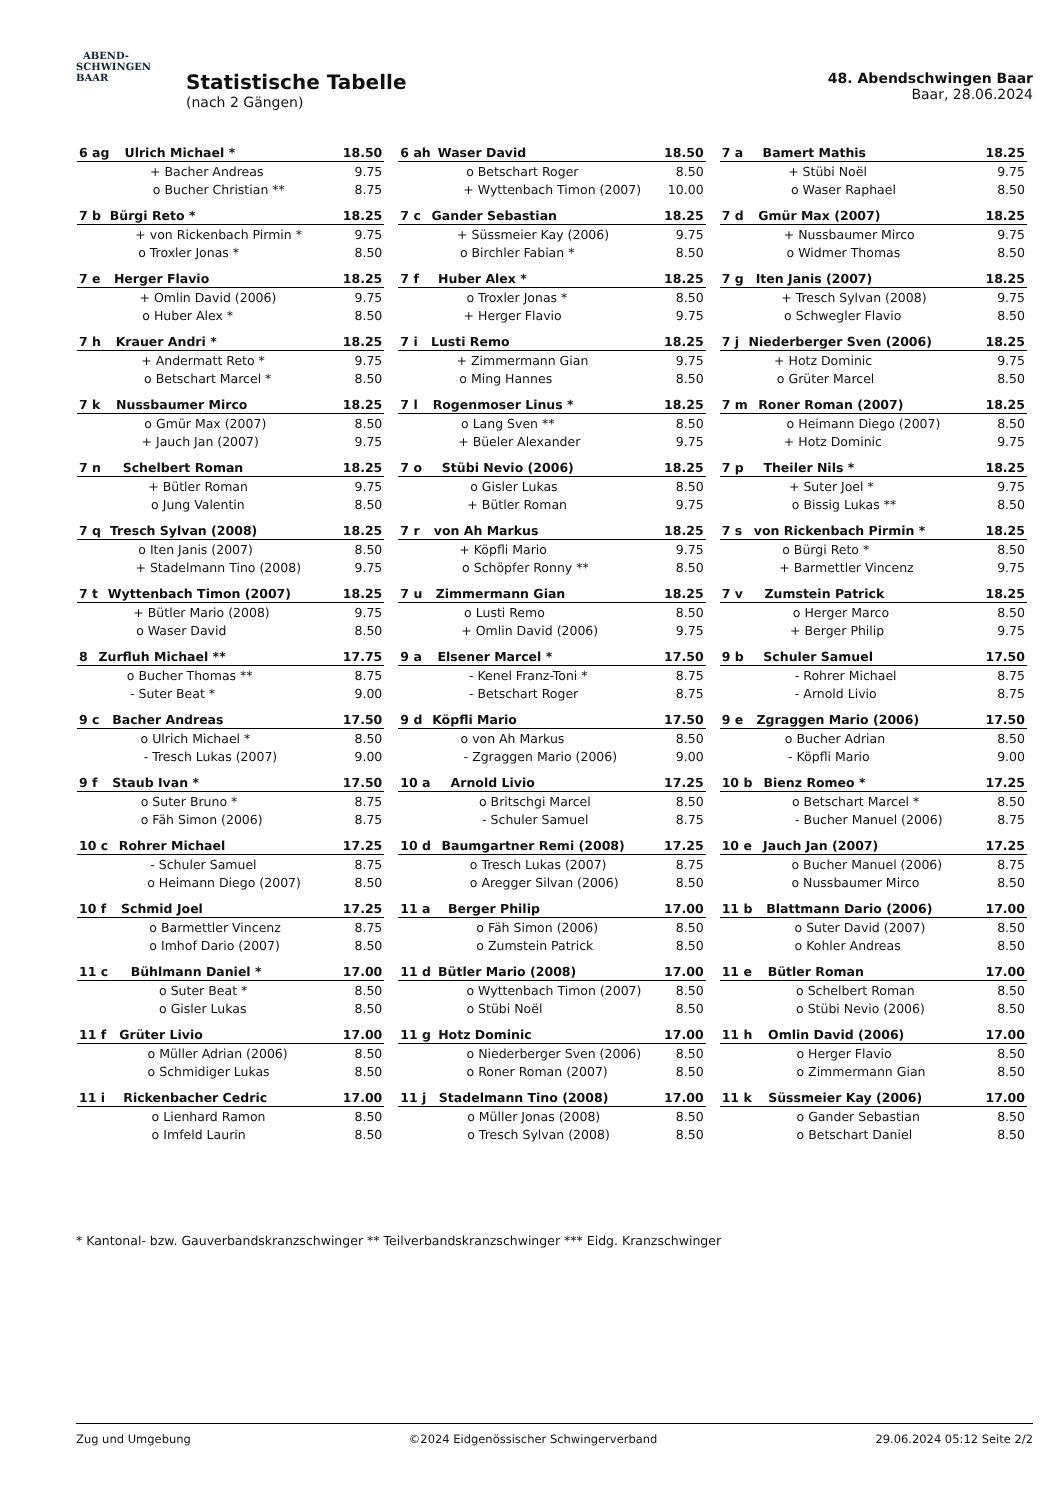ABEND-
SCHWINGEN
BAAR
Statistische Tabelle
(nach 2 Gängen)
48. Abendschwingen Baar
Baar, 28.06.2024
| 6 ag | Ulrich Michael * | | 18.50 |
| | + | Bacher Andreas | 9.75 |
| | o | Bucher Christian ** | 8.75 |
| 6 ah | Waser David | | 18.50 |
| | o | Betschart Roger | 8.50 |
| | + | Wyttenbach Timon (2007) | 10.00 |
| 7 a | Bamert Mathis | | 18.25 |
| | + | Stübi Noël | 9.75 |
| | o | Waser Raphael | 8.50 |
| 7 b | Bürgi Reto * | | 18.25 |
| | + | von Rickenbach Pirmin * | 9.75 |
| | o | Troxler Jonas * | 8.50 |
| 7 c | Gander Sebastian | | 18.25 |
| | + | Süssmeier Kay (2006) | 9.75 |
| | o | Birchler Fabian * | 8.50 |
| 7 d | Gmür Max (2007) | | 18.25 |
| | + | Nussbaumer Mirco | 9.75 |
| | o | Widmer Thomas | 8.50 |
| 7 e | Herger Flavio | | 18.25 |
| | + | Omlin David (2006) | 9.75 |
| | o | Huber Alex * | 8.50 |
| 7 f | Huber Alex * | | 18.25 |
| | o | Troxler Jonas * | 8.50 |
| | + | Herger Flavio | 9.75 |
| 7 g | Iten Janis (2007) | | 18.25 |
| | + | Tresch Sylvan (2008) | 9.75 |
| | o | Schwegler Flavio | 8.50 |
| 7 h | Krauer Andri * | | 18.25 |
| | + | Andermatt Reto * | 9.75 |
| | o | Betschart Marcel * | 8.50 |
| 7 i | Lusti Remo | | 18.25 |
| | + | Zimmermann Gian | 9.75 |
| | o | Ming Hannes | 8.50 |
| 7 j | Niederberger Sven (2006) | | 18.25 |
| | + | Hotz Dominic | 9.75 |
| | o | Grüter Marcel | 8.50 |
| 7 k | Nussbaumer Mirco | | 18.25 |
| | o | Gmür Max (2007) | 8.50 |
| | + | Jauch Jan (2007) | 9.75 |
| 7 l | Rogenmoser Linus * | | 18.25 |
| | o | Lang Sven ** | 8.50 |
| | + | Büeler Alexander | 9.75 |
| 7 m | Roner Roman (2007) | | 18.25 |
| | o | Heimann Diego (2007) | 8.50 |
| | + | Hotz Dominic | 9.75 |
| 7 n | Schelbert Roman | | 18.25 |
| | + | Bütler Roman | 9.75 |
| | o | Jung Valentin | 8.50 |
| 7 o | Stübi Nevio (2006) | | 18.25 |
| | o | Gisler Lukas | 8.50 |
| | + | Bütler Roman | 9.75 |
| 7 p | Theiler Nils * | | 18.25 |
| | + | Suter Joel * | 9.75 |
| | o | Bissig Lukas ** | 8.50 |
| 7 q | Tresch Sylvan (2008) | | 18.25 |
| | o | Iten Janis (2007) | 8.50 |
| | + | Stadelmann Tino (2008) | 9.75 |
| 7 r | von Ah Markus | | 18.25 |
| | + | Köpfli Mario | 9.75 |
| | o | Schöpfer Ronny ** | 8.50 |
| 7 s | von Rickenbach Pirmin * | | 18.25 |
| | o | Bürgi Reto * | 8.50 |
| | + | Barmettler Vincenz | 9.75 |
| 7 t | Wyttenbach Timon (2007) | | 18.25 |
| | + | Bütler Mario (2008) | 9.75 |
| | o | Waser David | 8.50 |
| 7 u | Zimmermann Gian | | 18.25 |
| | o | Lusti Remo | 8.50 |
| | + | Omlin David (2006) | 9.75 |
| 7 v | Zumstein Patrick | | 18.25 |
| | o | Herger Marco | 8.50 |
| | + | Berger Philip | 9.75 |
| 8 | Zurfluh Michael ** | | 17.75 |
| | o | Bucher Thomas ** | 8.75 |
| | - | Suter Beat * | 9.00 |
| 9 a | Elsener Marcel * | | 17.50 |
| | - | Kenel Franz-Toni * | 8.75 |
| | - | Betschart Roger | 8.75 |
| 9 b | Schuler Samuel | | 17.50 |
| | - | Rohrer Michael | 8.75 |
| | - | Arnold Livio | 8.75 |
| 9 c | Bacher Andreas | | 17.50 |
| | o | Ulrich Michael * | 8.50 |
| | - | Tresch Lukas (2007) | 9.00 |
| 9 d | Köpfli Mario | | 17.50 |
| | o | von Ah Markus | 8.50 |
| | - | Zgraggen Mario (2006) | 9.00 |
| 9 e | Zgraggen Mario (2006) | | 17.50 |
| | o | Bucher Adrian | 8.50 |
| | - | Köpfli Mario | 9.00 |
| 9 f | Staub Ivan * | | 17.50 |
| | o | Suter Bruno * | 8.75 |
| | o | Fäh Simon (2006) | 8.75 |
| 10 a | Arnold Livio | | 17.25 |
| | o | Britschgi Marcel | 8.50 |
| | - | Schuler Samuel | 8.75 |
| 10 b | Bienz Romeo * | | 17.25 |
| | o | Betschart Marcel * | 8.50 |
| | - | Bucher Manuel (2006) | 8.75 |
| 10 c | Rohrer Michael | | 17.25 |
| | - | Schuler Samuel | 8.75 |
| | o | Heimann Diego (2007) | 8.50 |
| 10 d | Baumgartner Remi (2008) | | 17.25 |
| | o | Tresch Lukas (2007) | 8.75 |
| | o | Aregger Silvan (2006) | 8.50 |
| 10 e | Jauch Jan (2007) | | 17.25 |
| | o | Bucher Manuel (2006) | 8.75 |
| | o | Nussbaumer Mirco | 8.50 |
| 10 f | Schmid Joel | | 17.25 |
| | o | Barmettler Vincenz | 8.75 |
| | o | Imhof Dario (2007) | 8.50 |
| 11 a | Berger Philip | | 17.00 |
| | o | Fäh Simon (2006) | 8.50 |
| | o | Zumstein Patrick | 8.50 |
| 11 b | Blattmann Dario (2006) | | 17.00 |
| | o | Suter David (2007) | 8.50 |
| | o | Kohler Andreas | 8.50 |
| 11 c | Bühlmann Daniel * | | 17.00 |
| | o | Suter Beat * | 8.50 |
| | o | Gisler Lukas | 8.50 |
| 11 d | Bütler Mario (2008) | | 17.00 |
| | o | Wyttenbach Timon (2007) | 8.50 |
| | o | Stübi Noël | 8.50 |
| 11 e | Bütler Roman | | 17.00 |
| | o | Schelbert Roman | 8.50 |
| | o | Stübi Nevio (2006) | 8.50 |
| 11 f | Grüter Livio | | 17.00 |
| | o | Müller Adrian (2006) | 8.50 |
| | o | Schmidiger Lukas | 8.50 |
| 11 g | Hotz Dominic | | 17.00 |
| | o | Niederberger Sven (2006) | 8.50 |
| | o | Roner Roman (2007) | 8.50 |
| 11 h | Omlin David (2006) | | 17.00 |
| | o | Herger Flavio | 8.50 |
| | o | Zimmermann Gian | 8.50 |
| 11 i | Rickenbacher Cedric | | 17.00 |
| | o | Lienhard Ramon | 8.50 |
| | o | Imfeld Laurin | 8.50 |
| 11 j | Stadelmann Tino (2008) | | 17.00 |
| | o | Müller Jonas (2008) | 8.50 |
| | o | Tresch Sylvan (2008) | 8.50 |
| 11 k | Süssmeier Kay (2006) | | 17.00 |
| | o | Gander Sebastian | 8.50 |
| | o | Betschart Daniel | 8.50 |
* Kantonal- bzw. Gauverbandskranzschwinger ** Teilverbandskranzschwinger *** Eidg. Kranzschwinger
Zug und Umgebung ©2024 Eidgenössischer Schwingerverband 29.06.2024 05:12 Seite 2/2